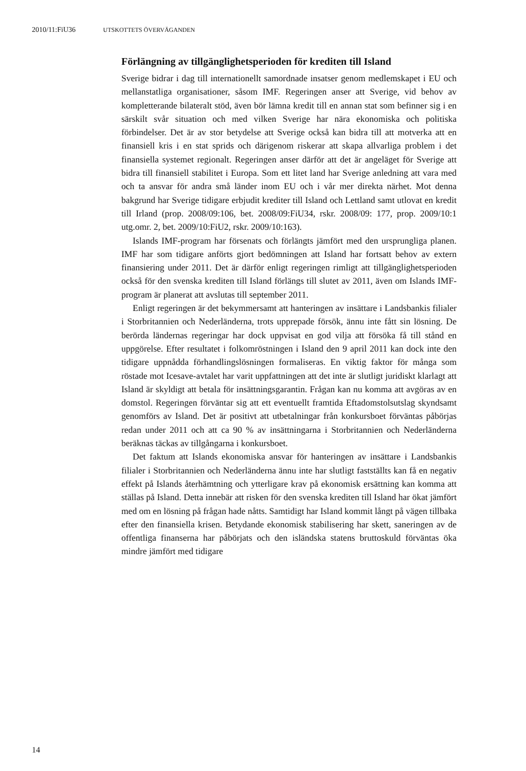2010/11:FiU36 UTSKOTTETS ÖVERVÄGANDEN
Förlängning av tillgänglighetsperioden för krediten till Island
Sverige bidrar i dag till internationellt samordnade insatser genom medlemskapet i EU och mellanstatliga organisationer, såsom IMF. Regeringen anser att Sverige, vid behov av kompletterande bilateralt stöd, även bör lämna kredit till en annan stat som befinner sig i en särskilt svår situation och med vilken Sverige har nära ekonomiska och politiska förbindelser. Det är av stor betydelse att Sverige också kan bidra till att motverka att en finansiell kris i en stat sprids och därigenom riskerar att skapa allvarliga problem i det finansiella systemet regionalt. Regeringen anser därför att det är angeläget för Sverige att bidra till finansiell stabilitet i Europa. Som ett litet land har Sverige anledning att vara med och ta ansvar för andra små länder inom EU och i vår mer direkta närhet. Mot denna bakgrund har Sverige tidigare erbjudit krediter till Island och Lettland samt utlovat en kredit till Irland (prop. 2008/09:106, bet. 2008/09:FiU34, rskr. 2008/09: 177, prop. 2009/10:1 utg.omr. 2, bet. 2009/10:FiU2, rskr. 2009/10:163).
Islands IMF-program har försenats och förlängts jämfört med den ursprungliga planen. IMF har som tidigare anförts gjort bedömningen att Island har fortsatt behov av extern finansiering under 2011. Det är därför enligt regeringen rimligt att tillgänglighetsperioden också för den svenska krediten till Island förlängs till slutet av 2011, även om Islands IMF-program är planerat att avslutas till september 2011.
Enligt regeringen är det bekymmersamt att hanteringen av insättare i Landsbankis filialer i Storbritannien och Nederländerna, trots upprepade försök, ännu inte fått sin lösning. De berörda ländernas regeringar har dock uppvisat en god vilja att försöka få till stånd en uppgörelse. Efter resultatet i folkomröstningen i Island den 9 april 2011 kan dock inte den tidigare uppnådda förhandlingslösningen formaliseras. En viktig faktor för många som röstade mot Icesave-avtalet har varit uppfattningen att det inte är slutligt juridiskt klarlagt att Island är skyldigt att betala för insättningsgarantin. Frågan kan nu komma att avgöras av en domstol. Regeringen förväntar sig att ett eventuellt framtida Eftadomstolsutslag skyndsamt genomförs av Island. Det är positivt att utbetalningar från konkursboet förväntas påbörjas redan under 2011 och att ca 90 % av insättningarna i Storbritannien och Nederländerna beräknas täckas av tillgångarna i konkursboet.
Det faktum att Islands ekonomiska ansvar för hanteringen av insättare i Landsbankis filialer i Storbritannien och Nederländerna ännu inte har slutligt fastställts kan få en negativ effekt på Islands återhämtning och ytterligare krav på ekonomisk ersättning kan komma att ställas på Island. Detta innebär att risken för den svenska krediten till Island har ökat jämfört med om en lösning på frågan hade nåtts. Samtidigt har Island kommit långt på vägen tillbaka efter den finansiella krisen. Betydande ekonomisk stabilisering har skett, saneringen av de offentliga finanserna har påbörjats och den isländska statens bruttoskuld förväntas öka mindre jämfört med tidigare
14